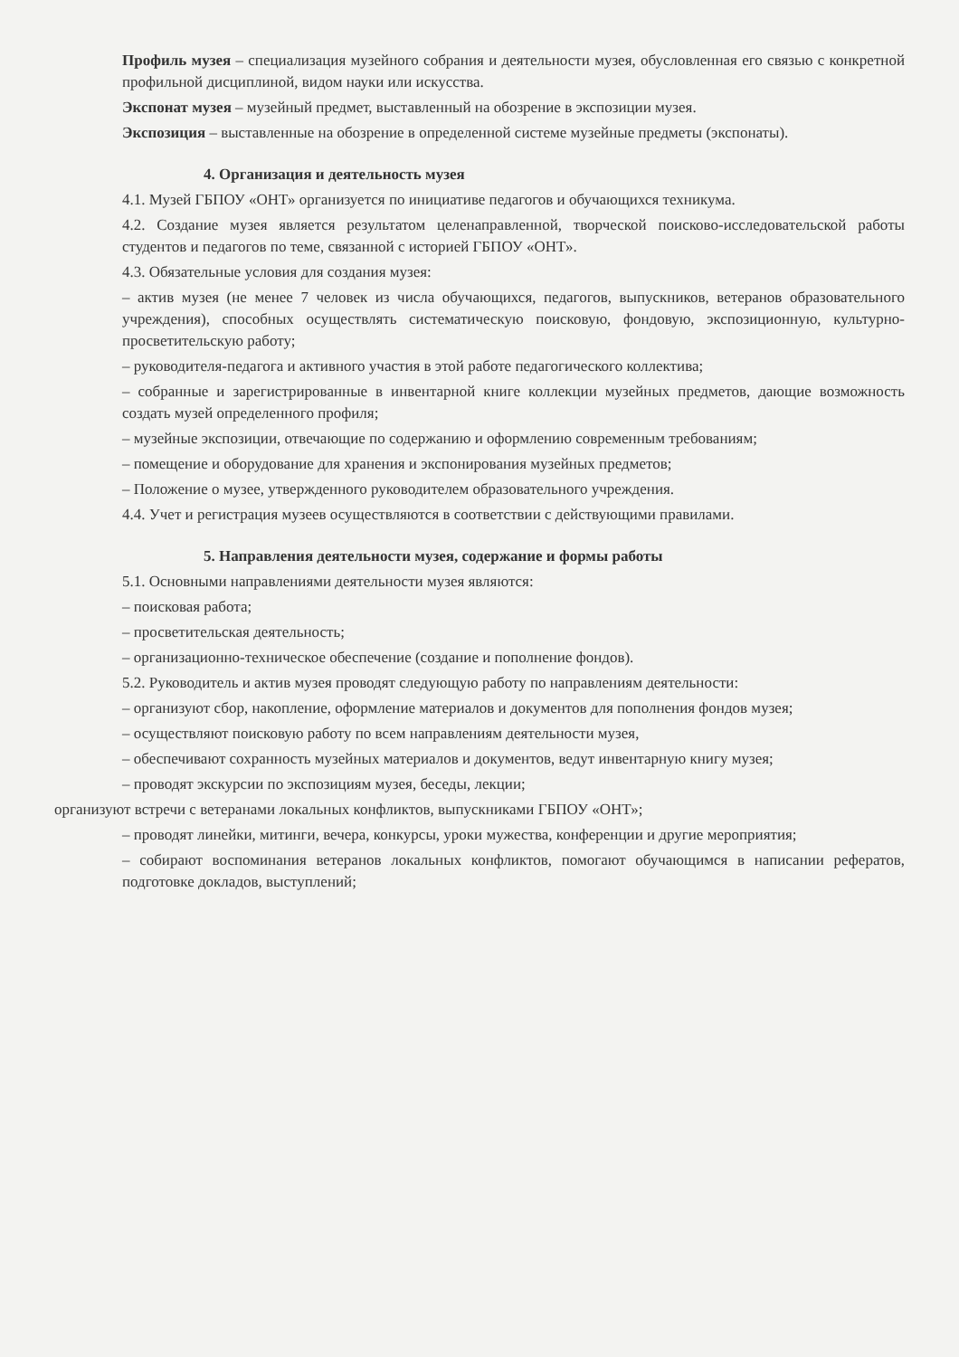Профиль музея – специализация музейного собрания и деятельности музея, обусловленная его связью с конкретной профильной дисциплиной, видом науки или искусства.
Экспонат музея – музейный предмет, выставленный на обозрение в экспозиции музея.
Экспозиция – выставленные на обозрение в определенной системе музейные предметы (экспонаты).
4. Организация и деятельность музея
4.1. Музей ГБПОУ «ОНТ» организуется по инициативе педагогов и обучающихся техникума.
4.2. Создание музея является результатом целенаправленной, творческой поисково-исследовательской работы студентов и педагогов по теме, связанной с историей ГБПОУ «ОНТ».
4.3. Обязательные условия для создания музея:
– актив музея (не менее 7 человек из числа обучающихся, педагогов, выпускников, ветеранов образовательного учреждения), способных осуществлять систематическую поисковую, фондовую, экспозиционную, культурно-просветительскую работу;
– руководителя-педагога и активного участия в этой работе педагогического коллектива;
– собранные и зарегистрированные в инвентарной книге коллекции музейных предметов, дающие возможность создать музей определенного профиля;
– музейные экспозиции, отвечающие по содержанию и оформлению современным требованиям;
– помещение и оборудование для хранения и экспонирования музейных предметов;
– Положение о музее, утвержденного руководителем образовательного учреждения.
4.4. Учет и регистрация музеев осуществляются в соответствии с действующими правилами.
5. Направления деятельности музея, содержание и формы работы
5.1. Основными направлениями деятельности музея являются:
– поисковая работа;
– просветительская деятельность;
– организационно-техническое обеспечение (создание и пополнение фондов).
5.2. Руководитель и актив музея проводят следующую работу по направлениям деятельности:
– организуют сбор, накопление, оформление материалов и документов для пополнения фондов музея;
– осуществляют поисковую работу по всем направлениям деятельности музея,
– обеспечивают сохранность музейных материалов и документов, ведут инвентарную книгу музея;
– проводят экскурсии по экспозициям музея, беседы, лекции;
организуют встречи с ветеранами локальных конфликтов, выпускниками ГБПОУ «ОНТ»;
– проводят линейки, митинги, вечера, конкурсы, уроки мужества, конференции и другие мероприятия;
– собирают воспоминания ветеранов локальных конфликтов, помогают обучающимся в написании рефератов, подготовке докладов, выступлений;